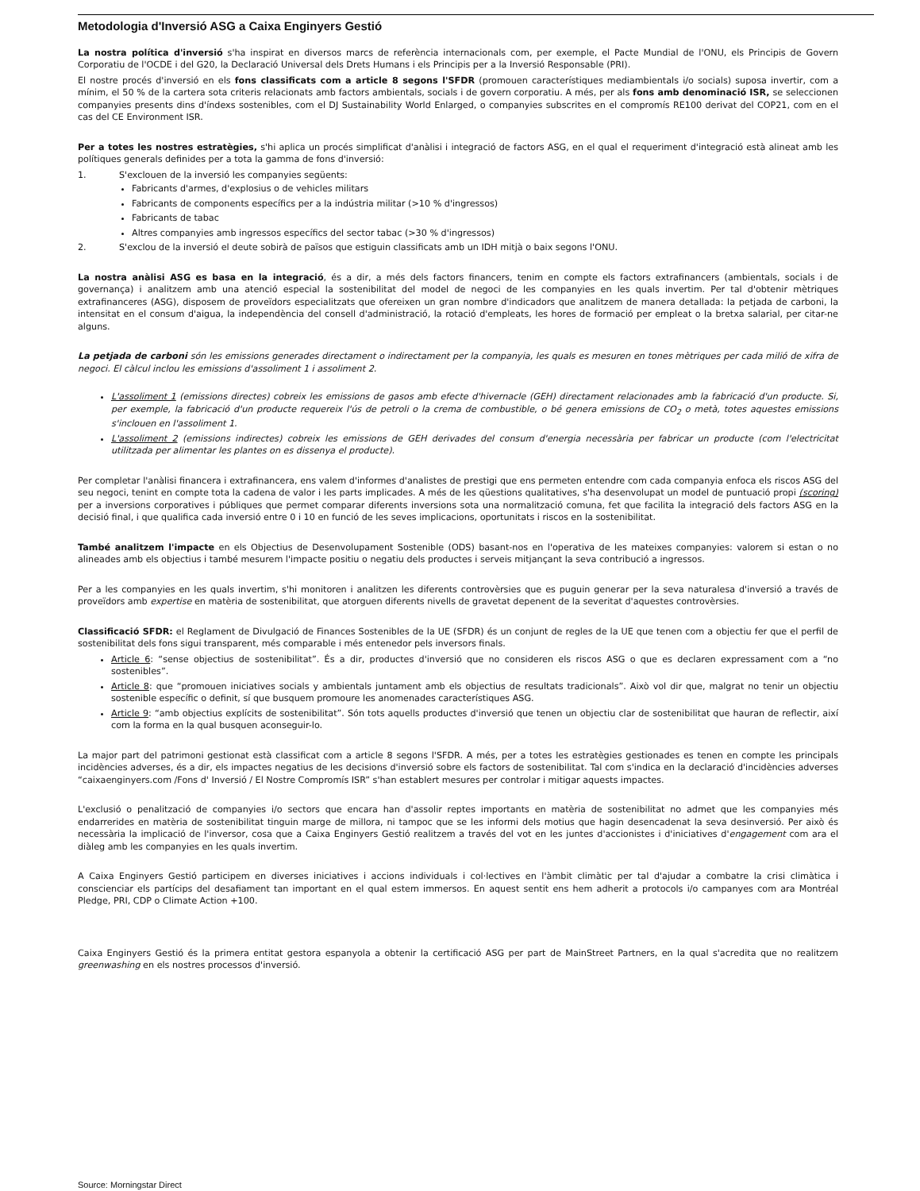Metodologia d'Inversió ASG a Caixa Enginyers Gestió
La nostra política d'inversió s'ha inspirat en diversos marcs de referència internacionals com, per exemple, el Pacte Mundial de l'ONU, els Principis de Govern Corporatiu de l'OCDE i del G20, la Declaració Universal dels Drets Humans i els Principis per a la Inversió Responsable (PRI).
El nostre procés d'inversió en els fons classificats com a article 8 segons l'SFDR (promouen característiques mediambientals i/o socials) suposa invertir, com a mínim, el 50 % de la cartera sota criteris relacionats amb factors ambientals, socials i de govern corporatiu. A més, per als fons amb denominació ISR, se seleccionen companyies presents dins d'índexs sostenibles, com el DJ Sustainability World Enlarged, o companyies subscrites en el compromís RE100 derivat del COP21, com en el cas del CE Environment ISR.
Per a totes les nostres estratègies, s'hi aplica un procés simplificat d'anàlisi i integració de factors ASG, en el qual el requeriment d'integració està alineat amb les polítiques generals definides per a tota la gamma de fons d'inversió:
1. S'exclouen de la inversió les companyies següents:
Fabricants d'armes, d'explosius o de vehicles militars
Fabricants de components específics per a la indústria militar (>10 % d'ingressos)
Fabricants de tabac
Altres companyies amb ingressos específics del sector tabac (>30 % d'ingressos)
2. S'exclou de la inversió el deute sobirà de països que estiguin classificats amb un IDH mitjà o baix segons l'ONU.
La nostra anàlisi ASG es basa en la integració, és a dir, a més dels factors financers, tenim en compte els factors extrafinancers (ambientals, socials i de governança) i analitzem amb una atenció especial la sostenibilitat del model de negoci de les companyies en les quals invertim. Per tal d'obtenir mètriques extrafinanceres (ASG), disposem de proveïdors especialitzats que ofereixen un gran nombre d'indicadors que analitzem de manera detallada: la petjada de carboni, la intensitat en el consum d'aigua, la independència del consell d'administració, la rotació d'empleats, les hores de formació per empleat o la bretxa salarial, per citar-ne alguns.
La petjada de carboni són les emissions generades directament o indirectament per la companyia, les quals es mesuren en tones mètriques per cada milió de xifra de negoci. El càlcul inclou les emissions d'assoliment 1 i assoliment 2.
L'assoliment 1 (emissions directes) cobreix les emissions de gasos amb efecte d'hivernacle (GEH) directament relacionades amb la fabricació d'un producte. Si, per exemple, la fabricació d'un producte requereix l'ús de petroli o la crema de combustible, o bé genera emissions de CO<sub>2</sub> o metà, totes aquestes emissions s'inclouen en l'assoliment 1.
L'assoliment 2 (emissions indirectes) cobreix les emissions de GEH derivades del consum d'energia necessària per fabricar un producte (com l'electricitat utilitzada per alimentar les plantes on es dissenya el producte).
Per completar l'anàlisi financera i extrafinancera, ens valem d'informes d'analistes de prestigi que ens permeten entendre com cada companyia enfoca els riscos ASG del seu negoci, tenint en compte tota la cadena de valor i les parts implicades. A més de les qüestions qualitatives, s'ha desenvolupat un model de puntuació propi (scoring) per a inversions corporatives i públiques que permet comparar diferents inversions sota una normalització comuna, fet que facilita la integració dels factors ASG en la decisió final, i que qualifica cada inversió entre 0 i 10 en funció de les seves implicacions, oportunitats i riscos en la sostenibilitat.
També analitzem l'impacte en els Objectius de Desenvolupament Sostenible (ODS) basant-nos en l'operativa de les mateixes companyies: valorem si estan o no alineades amb els objectius i també mesurem l'impacte positiu o negatiu dels productes i serveis mitjançant la seva contribució a ingressos.
Per a les companyies en les quals invertim, s'hi monitoren i analitzen les diferents controvèrsies que es puguin generar per la seva naturalesa d'inversió a través de proveïdors amb expertise en matèria de sostenibilitat, que atorguen diferents nivells de gravetat depenent de la severitat d'aquestes controvèrsies.
Classificació SFDR: el Reglament de Divulgació de Finances Sostenibles de la UE (SFDR) és un conjunt de regles de la UE que tenen com a objectiu fer que el perfil de sostenibilitat dels fons sigui transparent, més comparable i més entenedor pels inversors finals.
Article 6: “sense objectius de sostenibilitat”. És a dir, productes d'inversió que no consideren els riscos ASG o que es declaren expressament com a “no sostenibles”.
Article 8: que “promouen iniciatives socials y ambientals juntament amb els objectius de resultats tradicionals”. Això vol dir que, malgrat no tenir un objectiu sostenible específic o definit, sí que busquem promoure les anomenades característiques ASG.
Article 9: “amb objectius explícits de sostenibilitat”. Són tots aquells productes d'inversió que tenen un objectiu clar de sostenibilitat que hauran de reflectir, així com la forma en la qual busquen aconseguir-lo.
La major part del patrimoni gestionat està classificat com a article 8 segons l'SFDR. A més, per a totes les estratègies gestionades es tenen en compte les principals incidències adverses, és a dir, els impactes negatius de les decisions d'inversió sobre els factors de sostenibilitat. Tal com s'indica en la declaració d'incidències adverses “caixaenginyers.com /Fons d' Inversió / El Nostre Compromís ISR” s'han establert mesures per controlar i mitigar aquests impactes.
L'exclusió o penalització de companyies i/o sectors que encara han d'assolir reptes importants en matèria de sostenibilitat no admet que les companyies més endarrerides en matèria de sostenibilitat tinguin marge de millora, ni tampoc que se les informi dels motius que hagin desencadenat la seva desinversió. Per això és necessària la implicació de l'inversor, cosa que a Caixa Enginyers Gestió realitzem a través del vot en les juntes d'accionistes i d'iniciatives d'engagement com ara el diàleg amb les companyies en les quals invertim.
A Caixa Enginyers Gestió participem en diverses iniciatives i accions individuals i col·lectives en l'àmbit climàtic per tal d'ajudar a combatre la crisi climàtica i conscienciar els partícips del desafiament tan important en el qual estem immersos. En aquest sentit ens hem adherit a protocols i/o campanyes com ara Montréal Pledge, PRI, CDP o Climate Action +100.
Caixa Enginyers Gestió és la primera entitat gestora espanyola a obtenir la certificació ASG per part de MainStreet Partners, en la qual s'acredita que no realitzem greenwashing en els nostres processos d'inversió.
Source: Morningstar Direct